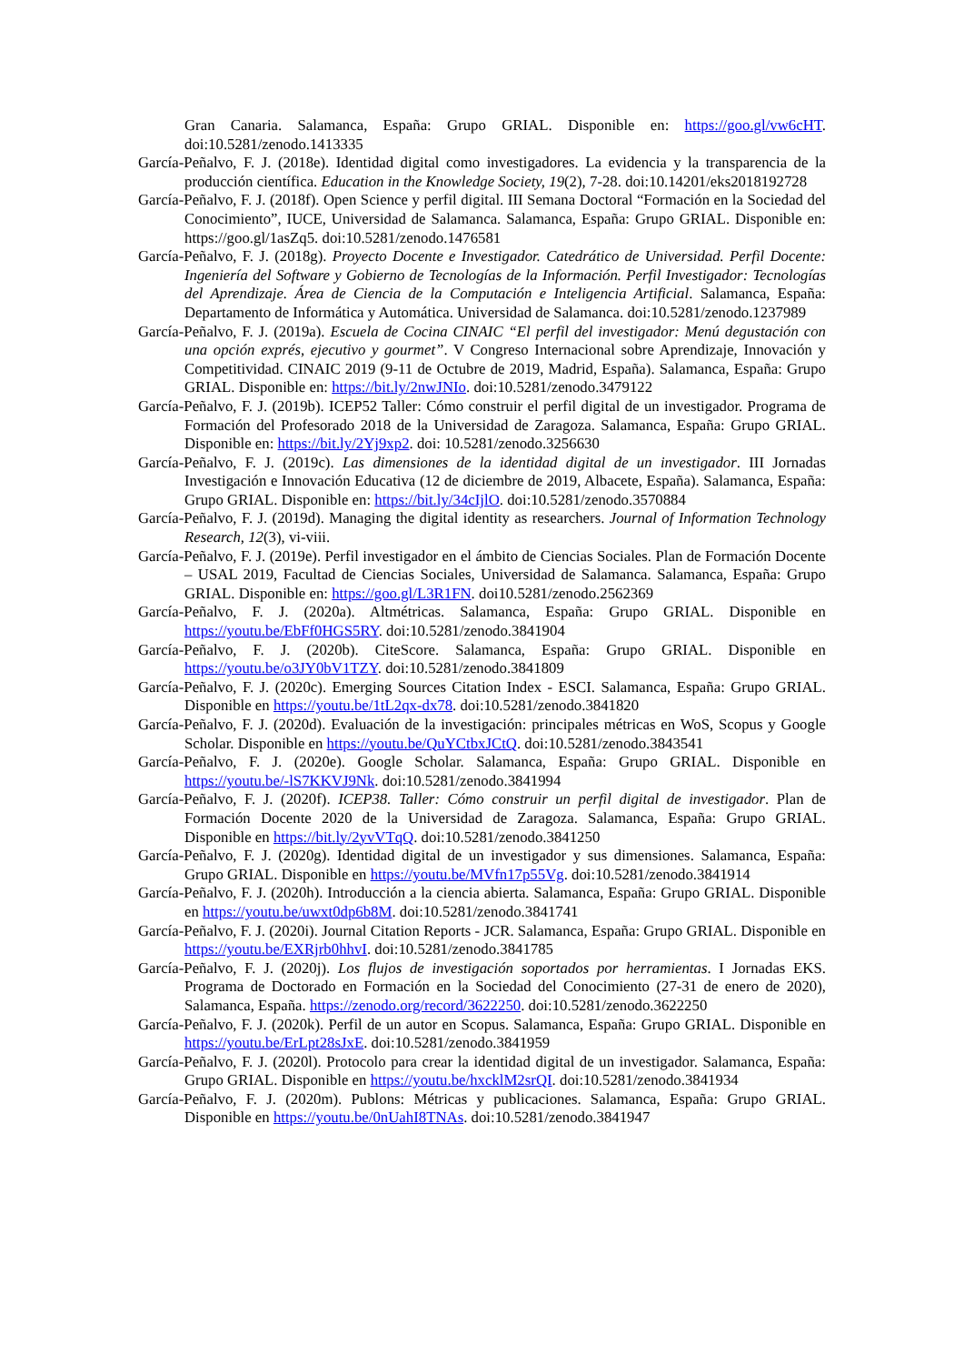Gran Canaria. Salamanca, España: Grupo GRIAL. Disponible en: https://goo.gl/vw6cHT. doi:10.5281/zenodo.1413335
García-Peñalvo, F. J. (2018e). Identidad digital como investigadores. La evidencia y la transparencia de la producción científica. Education in the Knowledge Society, 19(2), 7-28. doi:10.14201/eks2018192728
García-Peñalvo, F. J. (2018f). Open Science y perfil digital. III Semana Doctoral “Formación en la Sociedad del Conocimiento”, IUCE, Universidad de Salamanca. Salamanca, España: Grupo GRIAL. Disponible en: https://goo.gl/1asZq5. doi:10.5281/zenodo.1476581
García-Peñalvo, F. J. (2018g). Proyecto Docente e Investigador. Catedrático de Universidad. Perfil Docente: Ingeniería del Software y Gobierno de Tecnologías de la Información. Perfil Investigador: Tecnologías del Aprendizaje. Área de Ciencia de la Computación e Inteligencia Artificial. Salamanca, España: Departamento de Informática y Automática. Universidad de Salamanca. doi:10.5281/zenodo.1237989
García-Peñalvo, F. J. (2019a). Escuela de Cocina CINAIC “El perfil del investigador: Menú degustación con una opción exprés, ejecutivo y gourmet”. V Congreso Internacional sobre Aprendizaje, Innovación y Competitividad. CINAIC 2019 (9-11 de Octubre de 2019, Madrid, España). Salamanca, España: Grupo GRIAL. Disponible en: https://bit.ly/2nwJNIo. doi:10.5281/zenodo.3479122
García-Peñalvo, F. J. (2019b). ICEP52 Taller: Cómo construir el perfil digital de un investigador. Programa de Formación del Profesorado 2018 de la Universidad de Zaragoza. Salamanca, España: Grupo GRIAL. Disponible en: https://bit.ly/2Yj9xp2. doi: 10.5281/zenodo.3256630
García-Peñalvo, F. J. (2019c). Las dimensiones de la identidad digital de un investigador. III Jornadas Investigación e Innovación Educativa (12 de diciembre de 2019, Albacete, España). Salamanca, España: Grupo GRIAL. Disponible en: https://bit.ly/34cIjlO. doi:10.5281/zenodo.3570884
García-Peñalvo, F. J. (2019d). Managing the digital identity as researchers. Journal of Information Technology Research, 12(3), vi-viii.
García-Peñalvo, F. J. (2019e). Perfil investigador en el ámbito de Ciencias Sociales. Plan de Formación Docente – USAL 2019, Facultad de Ciencias Sociales, Universidad de Salamanca. Salamanca, España: Grupo GRIAL. Disponible en: https://goo.gl/L3R1FN. doi10.5281/zenodo.2562369
García-Peñalvo, F. J. (2020a). Altmétricas. Salamanca, España: Grupo GRIAL. Disponible en https://youtu.be/EbFf0HGS5RY. doi:10.5281/zenodo.3841904
García-Peñalvo, F. J. (2020b). CiteScore. Salamanca, España: Grupo GRIAL. Disponible en https://youtu.be/o3JY0bV1TZY. doi:10.5281/zenodo.3841809
García-Peñalvo, F. J. (2020c). Emerging Sources Citation Index - ESCI. Salamanca, España: Grupo GRIAL. Disponible en https://youtu.be/1tL2qx-dx78. doi:10.5281/zenodo.3841820
García-Peñalvo, F. J. (2020d). Evaluación de la investigación: principales métricas en WoS, Scopus y Google Scholar. Disponible en https://youtu.be/QuYCtbxJCtQ. doi:10.5281/zenodo.3843541
García-Peñalvo, F. J. (2020e). Google Scholar. Salamanca, España: Grupo GRIAL. Disponible en https://youtu.be/-lS7KKVJ9Nk. doi:10.5281/zenodo.3841994
García-Peñalvo, F. J. (2020f). ICEP38. Taller: Cómo construir un perfil digital de investigador. Plan de Formación Docente 2020 de la Universidad de Zaragoza. Salamanca, España: Grupo GRIAL. Disponible en https://bit.ly/2yvVTqQ. doi:10.5281/zenodo.3841250
García-Peñalvo, F. J. (2020g). Identidad digital de un investigador y sus dimensiones. Salamanca, España: Grupo GRIAL. Disponible en https://youtu.be/MVfn17p55Vg. doi:10.5281/zenodo.3841914
García-Peñalvo, F. J. (2020h). Introducción a la ciencia abierta. Salamanca, España: Grupo GRIAL. Disponible en https://youtu.be/uwxt0dp6b8M. doi:10.5281/zenodo.3841741
García-Peñalvo, F. J. (2020i). Journal Citation Reports - JCR. Salamanca, España: Grupo GRIAL. Disponible en https://youtu.be/EXRjrb0hhvI. doi:10.5281/zenodo.3841785
García-Peñalvo, F. J. (2020j). Los flujos de investigación soportados por herramientas. I Jornadas EKS. Programa de Doctorado en Formación en la Sociedad del Conocimiento (27-31 de enero de 2020), Salamanca, España. https://zenodo.org/record/3622250. doi:10.5281/zenodo.3622250
García-Peñalvo, F. J. (2020k). Perfil de un autor en Scopus. Salamanca, España: Grupo GRIAL. Disponible en https://youtu.be/ErLpt28sJxE. doi:10.5281/zenodo.3841959
García-Peñalvo, F. J. (2020l). Protocolo para crear la identidad digital de un investigador. Salamanca, España: Grupo GRIAL. Disponible en https://youtu.be/hxcklM2srQI. doi:10.5281/zenodo.3841934
García-Peñalvo, F. J. (2020m). Publons: Métricas y publicaciones. Salamanca, España: Grupo GRIAL. Disponible en https://youtu.be/0nUahI8TNAs. doi:10.5281/zenodo.3841947